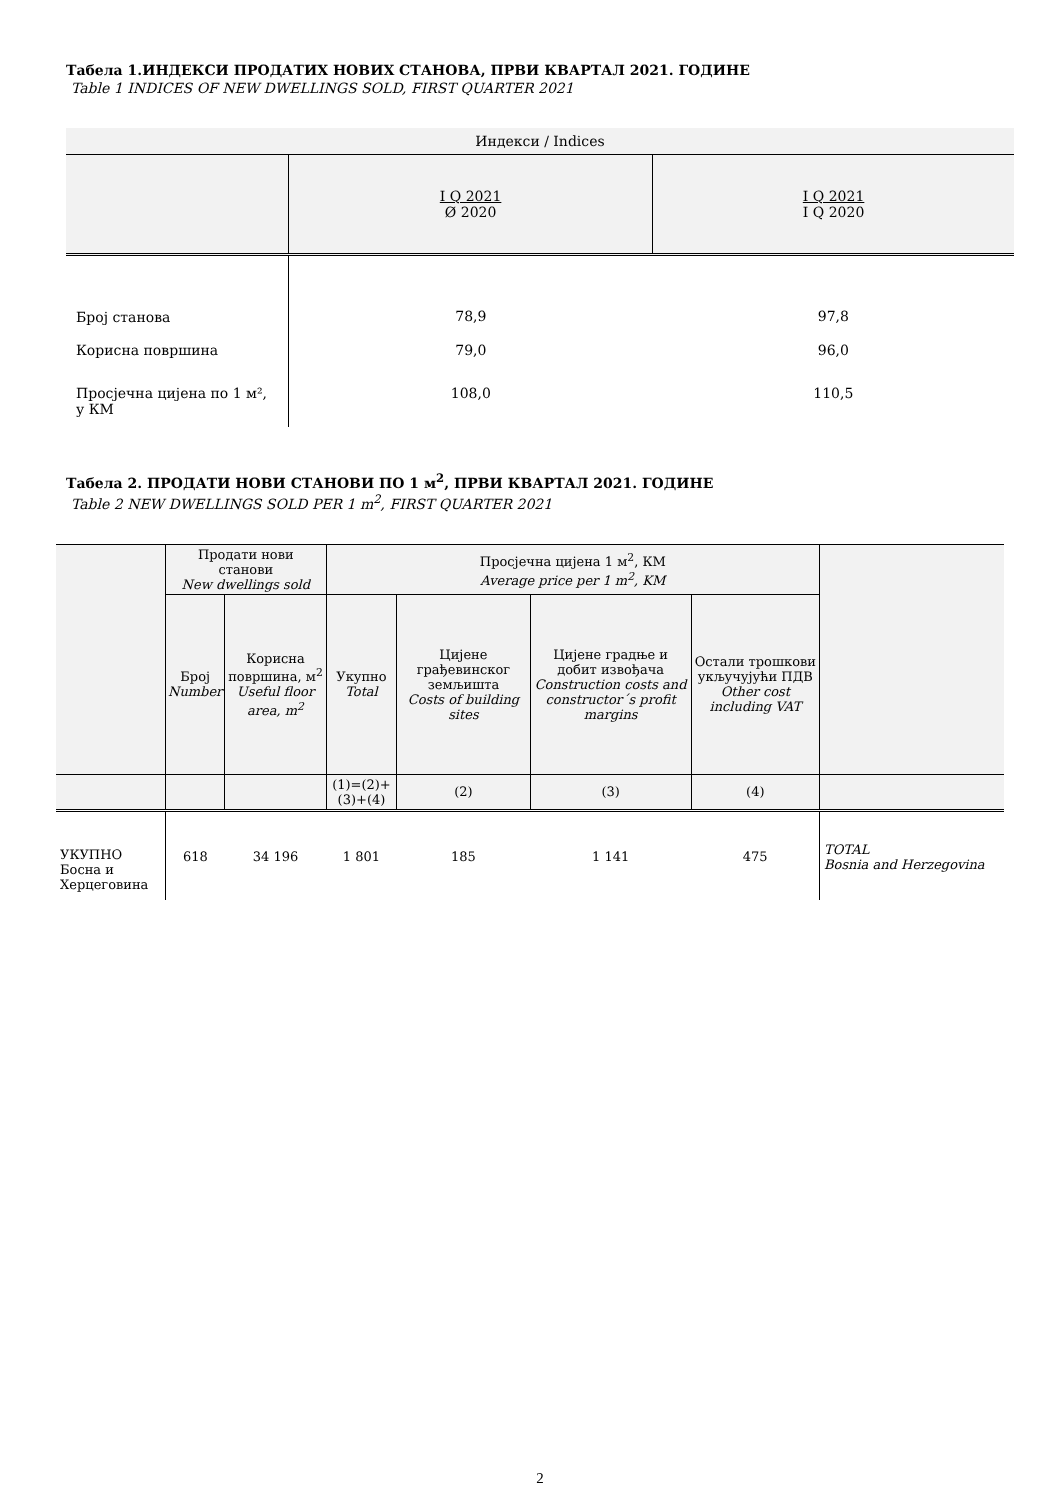Табела 1.ИНДЕКСИ ПРОДАТИХ НОВИХ СТАНОВА, ПРВИ КВАРТАЛ 2021. ГОДИНЕ
Table 1 INDICES OF NEW DWELLINGS SOLD, FIRST QUARTER 2021
| Индекси / Indices | | |
| --- | --- | --- |
| | I Q 2021 Ø 2020 | I Q 2021 I Q 2020 |
| Број станова | 78,9 | 97,8 |
| Корисна површина | 79,0 | 96,0 |
| Просјечна цијена по 1 м², у КМ | 108,0 | 110,5 |
Табела 2. ПРОДАТИ НОВИ СТАНОВИ ПО 1 м<sup>2</sup>, ПРВИ КВАРТАЛ 2021. ГОДИНЕ
Table 2 NEW DWELLINGS SOLD PER 1 m<sup>2</sup>, FIRST QUARTER 2021
| | Продати нови станови New dwellings sold | | Просјечна цијена 1 м<sup>2</sup>, КМ Average price per 1 m<sup>2</sup>, KM | | | | |
| --- | --- | --- | --- | --- | --- | --- | --- |
| | Број Number | Корисна површина, м<sup>2</sup> Useful floor area, m<sup>2</sup> | Укупно Total | Цијене грађевинског земљишта Costs of building sites | Цијене градње и добит извођача Construction costs and constructor´s profit margins | Остали трошкови укључујући ПДВ Other cost including VAT | |
| | | | (1)=(2)+(3)+(4) | (2) | (3) | (4) | |
| УКУПНО Босна и Херцеговина | 618 | 34 196 | 1 801 | 185 | 1 141 | 475 | TOTAL Bosnia and Herzegovina |
2